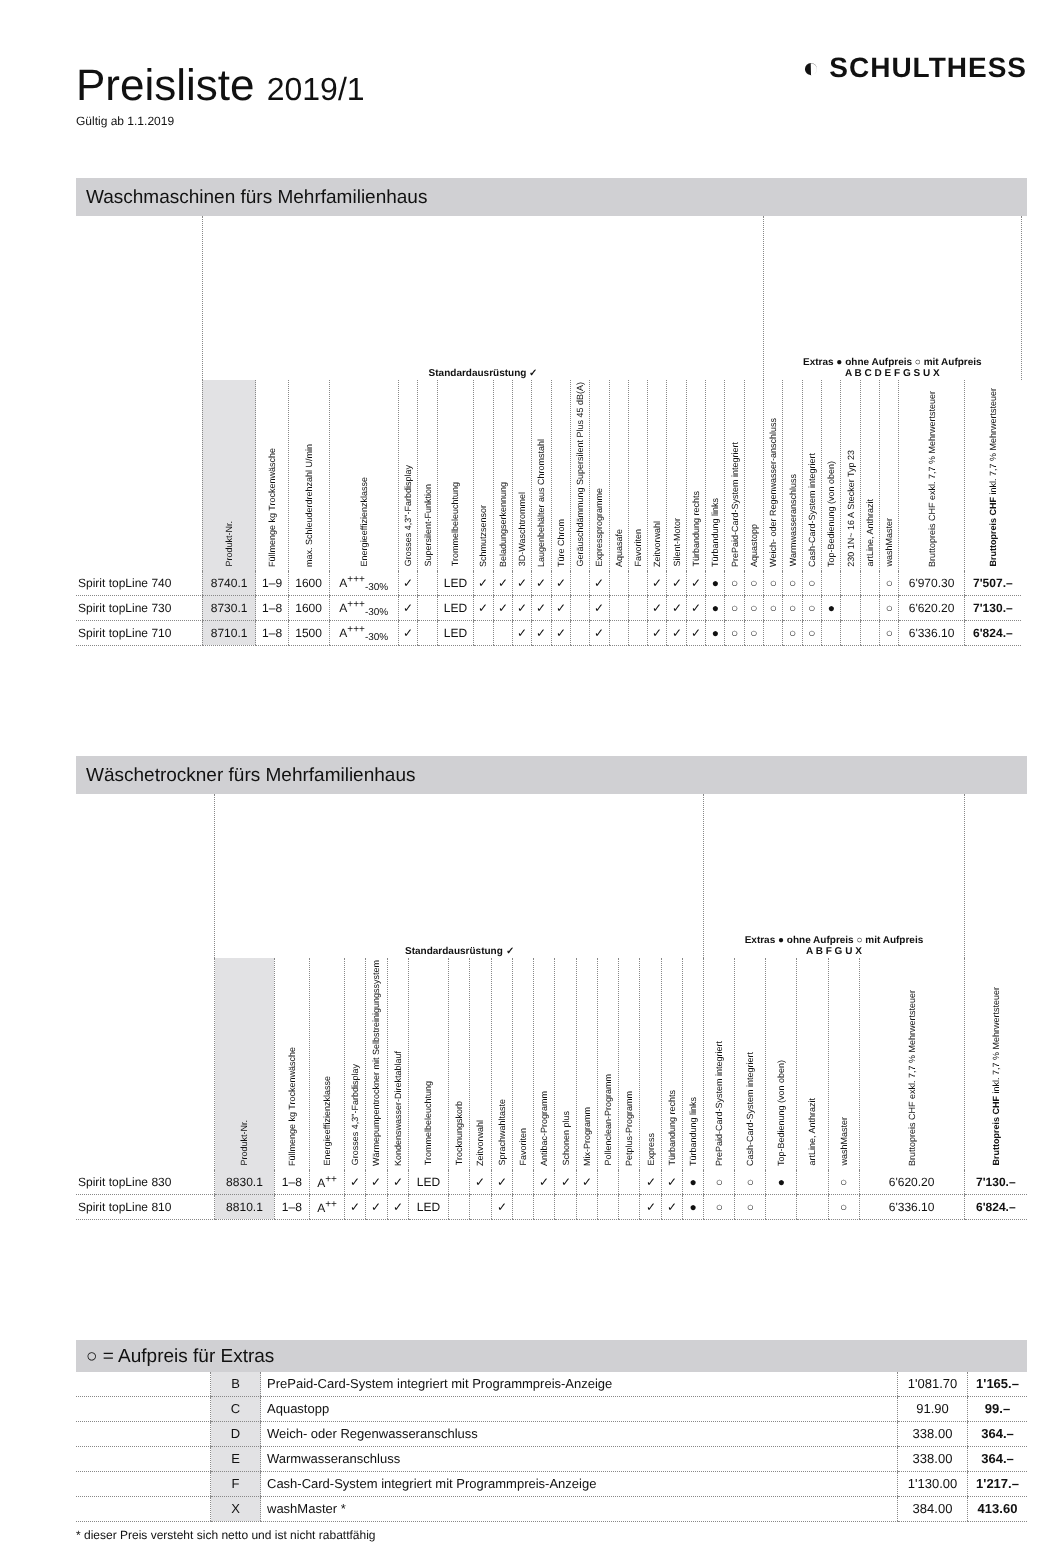Preisliste 2019/1
Gültig ab 1.1.2019
◐ SCHULTHESS
Waschmaschinen fürs Mehrfamilienhaus
| | Standardausrüstung ✓ | | | | | | | | | | | | | | | | | | | | | | Extras ● ohne Aufpreis ○ mit Aufpreis A B C D E F G S U X | | | | | | | | | |
| --- | --- | --- | --- | --- | --- | --- | --- | --- | --- | --- | --- | --- | --- | --- | --- | --- | --- | --- | --- | --- | --- | --- | --- | --- | --- | --- | --- | --- | --- | --- | --- | --- |
| | Produkt-Nr. | Füllmenge kg Trockenwäsche | max. Schleuderdrehzahl U/min | Energieeffizienzklasse | Grosses 4,3"-Farbdisplay | Supersilent-Funktion | Trommelbeleuchtung | Schmutzsensor | Beladungserkennung | 3D-Waschtrommel | Laugenbehälter aus Chromstahl | Türe Chrom | Geräuschdämmung Supersilent Plus 45 dB(A) | Expressprogramme | Aquasafe | Favoriten | Zeitvorwahl | Silent-Motor | Türbandung rechts | Türbandung links | PrePaid-Card-System integriert | Aquastopp | Weich- oder Regenwasser-anschluss | Warmwasseranschluss | Cash-Card-System integriert | Top-Bedienung (von oben) | 230 1N~ 16 A Stecker Typ 23 | artLine, Anthrazit | washMaster | Bruttopreis CHF exkl. 7,7 % Mehrwertsteuer | Bruttopreis CHF inkl. 7,7 % Mehrwertsteuer | |
| Spirit topLine 740 | 8740.1 | 1–9 | 1600 | A<sup>+++</sup><sub>-30%</sub> | ✓ | | LED | ✓ | ✓ | ✓ | ✓ | ✓ | | ✓ | | | ✓ | ✓ | ✓ | ● | ○ | ○ | ○ | ○ | ○ | | | | ○ | 6'970.30 | 7'507.– | |
| Spirit topLine 730 | 8730.1 | 1–8 | 1600 | A<sup>+++</sup><sub>-30%</sub> | ✓ | | LED | ✓ | ✓ | ✓ | ✓ | ✓ | | ✓ | | | ✓ | ✓ | ✓ | ● | ○ | ○ | ○ | ○ | ○ | ● | | | ○ | 6'620.20 | 7'130.– | |
| Spirit topLine 710 | 8710.1 | 1–8 | 1500 | A<sup>+++</sup><sub>-30%</sub> | ✓ | | LED | | | ✓ | ✓ | ✓ | | ✓ | | | ✓ | ✓ | ✓ | ● | ○ | ○ | | ○ | ○ | | | | ○ | 6'336.10 | 6'824.– | |
Wäschetrockner fürs Mehrfamilienhaus
| | Standardausrüstung ✓ | | | | | | | | | | | | | | | | | | | Extras ● ohne Aufpreis ○ mit Aufpreis A B F G U X | | | | | | |
| --- | --- | --- | --- | --- | --- | --- | --- | --- | --- | --- | --- | --- | --- | --- | --- | --- | --- | --- | --- | --- | --- | --- | --- | --- | --- | --- |
| | Produkt-Nr. | Füllmenge kg Trockenwäsche | Energieeffizienzklasse | Grosses 4,3"-Farbdisplay | Wärmepumpentrockner mit Selbstreinigungssystem | Kondenswasser-Direktablauf | Trommelbeleuchtung | Trocknungskorb | Zeitvorwahl | Sprachwahltaste | Favoriten | Antibac-Programm | Schonen plus | Mix-Programm | Pollenclean-Programm | Petplus-Programm | Express | Türbandung rechts | Türbandung links | PrePaid-Card-System integriert | Cash-Card-System integriert | Top-Bedienung (von oben) | artLine, Anthrazit | washMaster | Bruttopreis CHF exkl. 7,7 % Mehrwertsteuer | Bruttopreis CHF inkl. 7,7 % Mehrwertsteuer |
| Spirit topLine 830 | 8830.1 | 1–8 | A<sup>++</sup> | ✓ | ✓ | ✓ | LED | | ✓ | ✓ | | ✓ | ✓ | ✓ | | | ✓ | ✓ | ● | ○ | ○ | ● | | ○ | 6'620.20 | 7'130.– |
| Spirit topLine 810 | 8810.1 | 1–8 | A<sup>++</sup> | ✓ | ✓ | ✓ | LED | | | ✓ | | | | | | | ✓ | ✓ | ● | ○ | ○ | | | ○ | 6'336.10 | 6'824.– |
○ = Aufpreis für Extras
| | B | PrePaid-Card-System integriert mit Programmpreis-Anzeige | 1'081.70 | 1'165.– |
| | C | Aquastopp | 91.90 | 99.– |
| | D | Weich- oder Regenwasseranschluss | 338.00 | 364.– |
| | E | Warmwasseranschluss | 338.00 | 364.– |
| | F | Cash-Card-System integriert mit Programmpreis-Anzeige | 1'130.00 | 1'217.– |
| | X | washMaster * | 384.00 | 413.60 |
* dieser Preis versteht sich netto und ist nicht rabattfähig